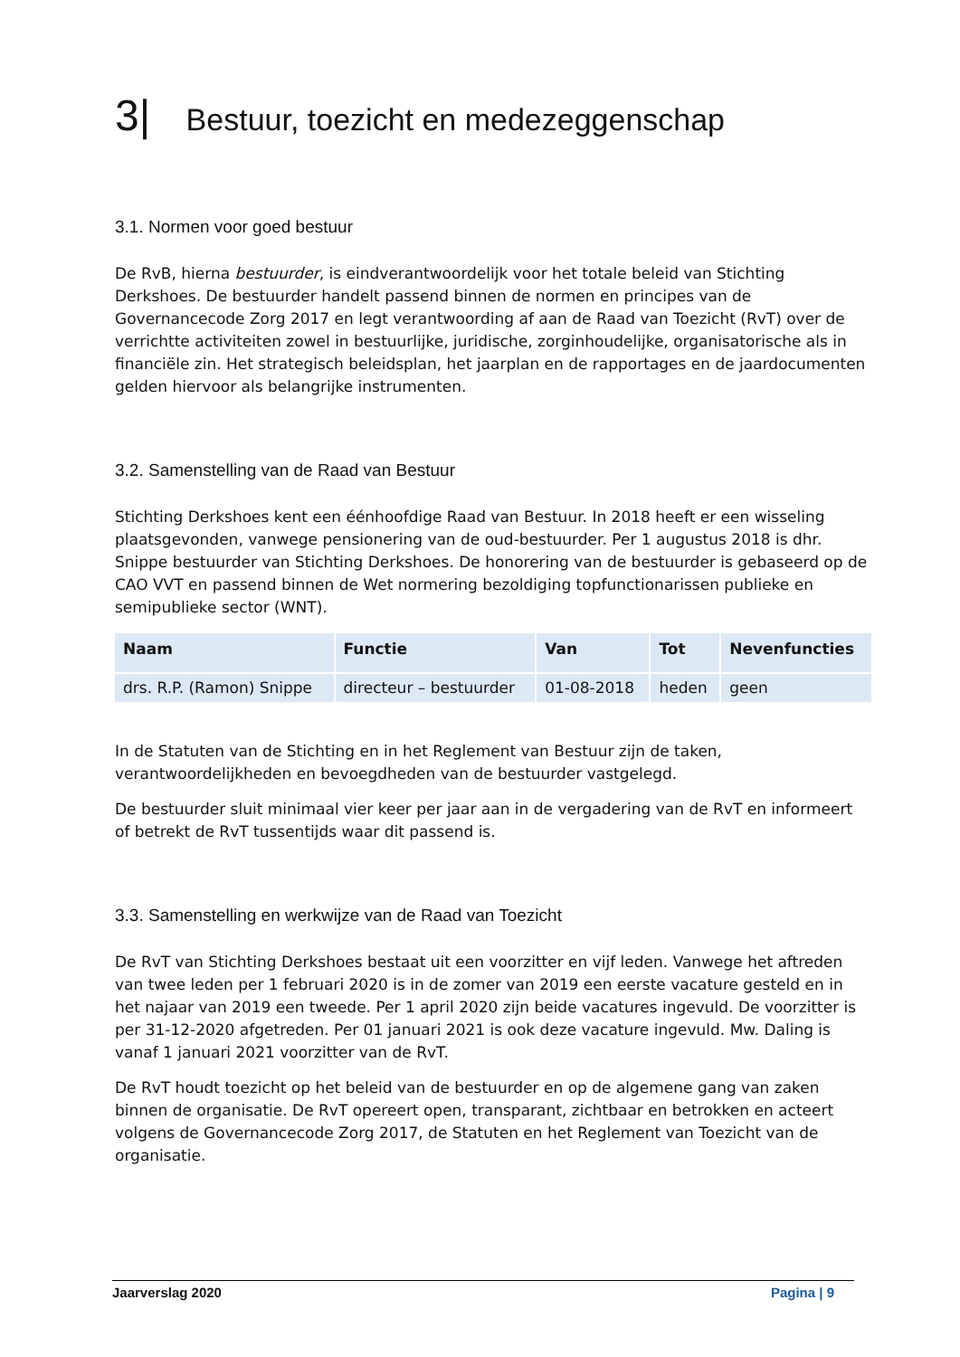3| Bestuur, toezicht en medezeggenschap
3.1. Normen voor goed bestuur
De RvB, hierna bestuurder, is eindverantwoordelijk voor het totale beleid van Stichting Derkshoes. De bestuurder handelt passend binnen de normen en principes van de Governancecode Zorg 2017 en legt verantwoording af aan de Raad van Toezicht (RvT) over de verrichtte activiteiten zowel in bestuurlijke, juridische, zorginhoudelijke, organisatorische als in financiële zin. Het strategisch beleidsplan, het jaarplan en de rapportages en de jaardocumenten gelden hiervoor als belangrijke instrumenten.
3.2. Samenstelling van de Raad van Bestuur
Stichting Derkshoes kent een éénhoofdige Raad van Bestuur. In 2018 heeft er een wisseling plaatsgevonden, vanwege pensionering van de oud-bestuurder. Per 1 augustus 2018 is dhr. Snippe bestuurder van Stichting Derkshoes. De honorering van de bestuurder is gebaseerd op de CAO VVT en passend binnen de Wet normering bezoldiging topfunctionarissen publieke en semipublieke sector (WNT).
| Naam | Functie | Van | Tot | Nevenfuncties |
| --- | --- | --- | --- | --- |
| drs. R.P. (Ramon) Snippe | directeur – bestuurder | 01-08-2018 | heden | geen |
In de Statuten van de Stichting en in het Reglement van Bestuur zijn de taken, verantwoordelijkheden en bevoegdheden van de bestuurder vastgelegd.
De bestuurder sluit minimaal vier keer per jaar aan in de vergadering van de RvT en informeert of betrekt de RvT tussentijds waar dit passend is.
3.3. Samenstelling en werkwijze van de Raad van Toezicht
De RvT van Stichting Derkshoes bestaat uit een voorzitter en vijf leden. Vanwege het aftreden van twee leden per 1 februari 2020 is in de zomer van 2019 een eerste vacature gesteld en in het najaar van 2019 een tweede. Per 1 april 2020 zijn beide vacatures ingevuld. De voorzitter is per 31-12-2020 afgetreden. Per 01 januari 2021 is ook deze vacature ingevuld. Mw. Daling is vanaf 1 januari 2021 voorzitter van de RvT.
De RvT houdt toezicht op het beleid van de bestuurder en op de algemene gang van zaken binnen de organisatie. De RvT opereert open, transparant, zichtbaar en betrokken en acteert volgens de Governancecode Zorg 2017, de Statuten en het Reglement van Toezicht van de organisatie.
Jaarverslag 2020 Pagina | 9